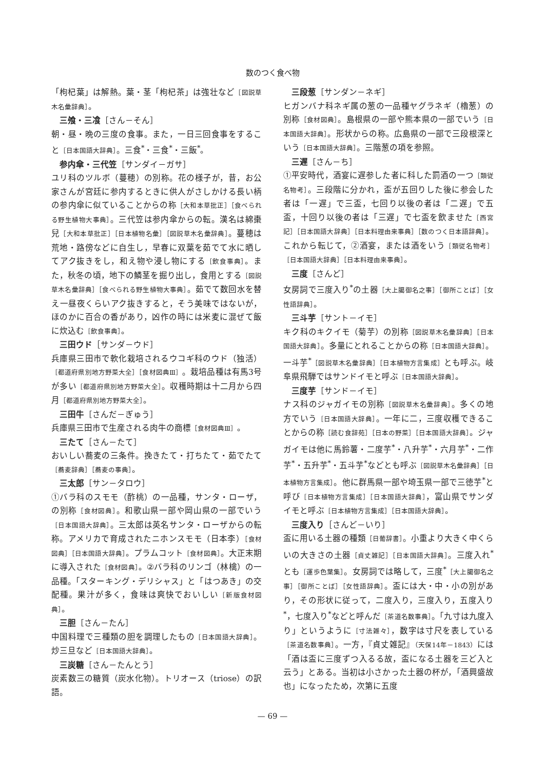数のつく食べ物
「枸杞葉」は解熱。葉・茎「枸杞茶」は強壮など［図説草木名彙辞典］。
三飧・三飡［さん－そん］
朝・昼・晩の三度の食事。また，一日三回食事をすること［日本国語大辞典］。三食<sup>*</sup>・三食<sup>*</sup>・三飯<sup>*</sup>。
参内傘・三代笠［サンダイ－ガサ］
ユリ科のツルボ（蔓穂）の別称。花の様子が，昔，お公家さんが宮廷に参内するときに供人がさしかける長い柄の参内傘に似ていることからの称［大和本草批正］［食べられる野生植物大事典］。三代笠は参内傘からの転。漢名は綿棗兒［大和本草批正］［日本植物名彙］［図説草木名彙辞典］。蔓穂は荒地・路傍などに自生し，早春に双葉を茹でて水に晒してアク抜きをし，和え物や浸し物にする［飲食事典］。また，秋冬の頃，地下の鱗茎を掘り出し，食用とする［図説草木名彙辞典］［食べられる野生植物大事典］。茹でて数回水を替え一昼夜くらいアク抜きすると，そう美味ではないが，ほのかに百合の香があり，凶作の時には米麦に混ぜて飯に炊込む［飲食事典］。
三田ウド［サンダ－ウド］
兵庫県三田市で軟化栽培されるウコギ科のウド（独活）［都道府県別地方野菜大全］［食材図典Ⅲ］。栽培品種は有馬3号が多い［都道府県別地方野菜大全］。収穫時期は十二月から四月［都道府県別地方野菜大全］。
三田牛［さんだ－ぎゅう］
兵庫県三田市で生産される肉牛の商標［食材図典Ⅲ］。
三たて［さん－たて］
おいしい蕎麦の三条件。挽きたて・打ちたて・茹でたて［蕎麦辞典］［蕎麦の事典］。
三太郎［サン－タロウ］
①バラ科のスモモ（酢桃）の一品種，サンタ・ローザ，の別称［食材図典］。和歌山県一部や岡山県の一部でいう［日本国語大辞典］。三太郎は英名サンタ・ローザからの転称。アメリカで育成されたニホンスモモ（日本李）［食材図典］［日本国語大辞典］。プラムコット［食材図典］。大正末期に導入された［食材図典］。②バラ科のリンゴ（林檎）の一品種。「スターキング・デリシャス」と「はつあき」の交配種。果汁が多く，食味は爽快でおいしい［新版食材図典］。
三胆［さん－たん］
中国料理で三種類の胆を調理したもの［日本国語大辞典］。炒三旦など［日本国語大辞典］。
三炭糖［さん－たんとう］
炭素数三の糖質（炭水化物）。トリオース（triose）の訳語。
三段葱［サンダン－ネギ］
ヒガンバナ科ネギ属の葱の一品種ヤグラネギ（櫓葱）の別称［食材図典］。島根県の一部や熊本県の一部でいう［日本国語大辞典］。形状からの称。広島県の一部で三段根深という［日本国語大辞典］。三階葱の項を参照。
三遅［さん－ち］
①平安時代，酒宴に遅参した者に科した罰酒の一つ［類従名物考］。三段階に分かれ，盃が五回りした後に参会した者は「一遅」で三盃，七回り以後の者は「二遅」で五盃，十回り以後の者は「三遅」で七盃を飲ませた［西宮記］［日本国語大辞典］［日本料理由来事典］［数のつく日本語辞典］。これから転じて，②酒宴，または酒をいう［類従名物考］［日本国語大辞典］［日本料理由来事典］。
三度［さんど］
女房詞で三度入り<sup>*</sup>の土器［大上臈御名之事］［御所ことば］［女性語辞典］。
三斗芋［サント－イモ］
キク科のキクイモ（菊芋）の別称［図説草木名彙辞典］［日本国語大辞典］。多量にとれることからの称［日本国語大辞典］。一斗芋<sup>*</sup>［図説草木名彙辞典］［日本植物方言集成］とも呼ぶ。岐阜県飛騨ではサンドイモと呼ぶ［日本国語大辞典］。
三度芋［サンド－イモ］
ナス科のジャガイモの別称［図説草木名彙辞典］。多くの地方でいう［日本国語大辞典］。一年に二，三度収穫できることからの称［読む食辞苑］［日本の野菜］［日本国語大辞典］。ジャガイモは他に馬鈴薯・二度芋<sup>*</sup>・八升芋<sup>*</sup>・六月芋<sup>*</sup>・二作芋<sup>*</sup>・五升芋<sup>*</sup>・五斗芋<sup>*</sup>などとも呼ぶ［図説草木名彙辞典］［日本植物方言集成］。他に群馬県一部や埼玉県一部で三徳芋<sup>*</sup>と呼び［日本植物方言集成］［日本国語大辞典］，富山県でサンダイモと呼ぶ［日本植物方言集成］［日本国語大辞典］。
三度入り［さんど－いり］
盃に用いる土器の種類［日葡辞書］。小重より大きく中くらいの大きさの土器［貞丈雑記］［日本国語大辞典］。三度入れ<sup>*</sup>とも［運歩色葉集］。女房詞では略して，三度<sup>*</sup>［大上臈御名之事］［御所ことば］［女性語辞典］。盃には大・中・小の別があり，その形状に従って，二度入り，三度入り，五度入り<sup>*</sup>，七度入り<sup>*</sup>などと呼んだ［茶道名数事典］。「九寸は九度入り」というように［寸法雑々］，数字は寸尺を表している［茶道名数事典］。一方，『貞丈雑記』（天保14年－1843）には「酒は盃に三度ずつ入るる故，盃になる土器を三ど入と云う」とある。当初は小さかった土器の杯が，「酒興盛故也」になったため，次第に五度
— 69 —